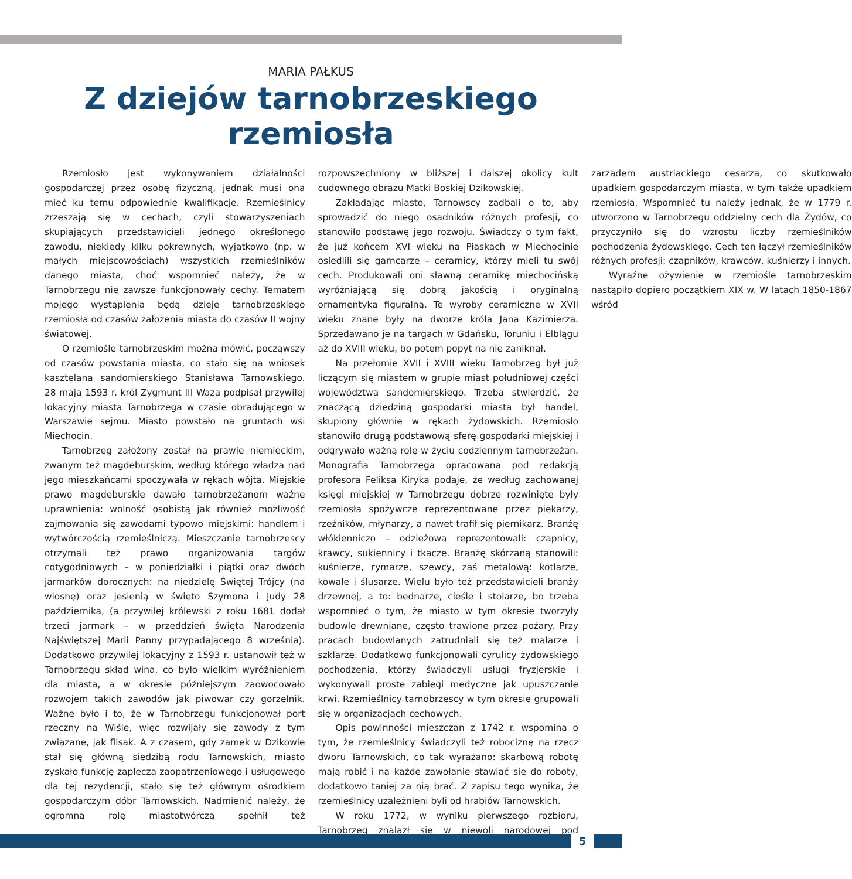MARIA PAŁKUS
Z dziejów tarnobrzeskiego rzemiosła
Rzemiosło jest wykonywaniem działalności gospodarczej przez osobę fizyczną, jednak musi ona mieć ku temu odpowiednie kwalifikacje. Rzemieślnicy zrzeszają się w cechach, czyli stowarzyszeniach skupiających przedstawicieli jednego określonego zawodu, niekiedy kilku pokrewnych, wyjątkowo (np. w małych miejscowościach) wszystkich rzemieślników danego miasta, choć wspomnieć należy, że w Tarnobrzegu nie zawsze funkcjonowały cechy. Tematem mojego wystąpienia będą dzieje tarnobrzeskiego rzemiosła od czasów założenia miasta do czasów II wojny światowej.
O rzemiośle tarnobrzeskim można mówić, począwszy od czasów powstania miasta, co stało się na wniosek kasztelana sandomierskiego Stanisława Tarnowskiego. 28 maja 1593 r. król Zygmunt III Waza podpisał przywilej lokacyjny miasta Tarnobrzega w czasie obradującego w Warszawie sejmu. Miasto powstało na gruntach wsi Miechocin.
Tarnobrzeg założony został na prawie niemieckim, zwanym też magdeburskim, według którego władza nad jego mieszkańcami spoczywała w rękach wójta. Miejskie prawo magdeburskie dawało tarnobrzeżanom ważne uprawnienia: wolność osobistą jak również możliwość zajmowania się zawodami typowo miejskimi: handlem i wytwórczością rzemieślniczą. Mieszczanie tarnobrzescy otrzymali też prawo organizowania targów cotygodniowych – w poniedziałki i piątki oraz dwóch jarmarków dorocznych: na niedzielę Świętej Trójcy (na wiosnę) oraz jesienią w święto Szymona i Judy 28 października, (a przywilej królewski z roku 1681 dodał trzeci jarmark – w przeddzień święta Narodzenia Najświętszej Marii Panny przypadającego 8 września). Dodatkowo przywilej lokacyjny z 1593 r. ustanowił też w Tarnobrzegu skład wina, co było wielkim wyróżnieniem dla miasta, a w okresie późniejszym zaowocowało rozwojem takich zawodów jak piwowar czy gorzelnik. Ważne było i to, że w Tarnobrzegu funkcjonował port rzeczny na Wiśle, więc rozwijały się zawody z tym związane, jak flisak. A z czasem, gdy zamek w Dzikowie stał się główną siedzibą rodu Tarnowskich, miasto zyskało funkcję zaplecza zaopatrzeniowego i usługowego dla tej rezydencji, stało się też głównym ośrodkiem gospodarczym dóbr Tarnowskich. Nadmienić należy, że ogromną rolę miastotwórczą spełnił też rozpowszechniony w bliższej i dalszej okolicy kult cudownego obrazu Matki Boskiej Dzikowskiej.
Zakładając miasto, Tarnowscy zadbali o to, aby sprowadzić do niego osadników różnych profesji, co stanowiło podstawę jego rozwoju. Świadczy o tym fakt, że już końcem XVI wieku na Piaskach w Miechocinie osiedlili się garncarze – ceramicy, którzy mieli tu swój cech. Produkowali oni sławną ceramikę miechocińską wyróżniającą się dobrą jakością i oryginalną ornamentyka figuralną. Te wyroby ceramiczne w XVII wieku znane były na dworze króla Jana Kazimierza. Sprzedawano je na targach w Gdańsku, Toruniu i Elblągu aż do XVIII wieku, bo potem popyt na nie zaniknął.
Na przełomie XVII i XVIII wieku Tarnobrzeg był już liczącym się miastem w grupie miast południowej części województwa sandomierskiego. Trzeba stwierdzić, że znaczącą dziedziną gospodarki miasta był handel, skupiony głównie w rękach żydowskich. Rzemiosło stanowiło drugą podstawową sferę gospodarki miejskiej i odgrywało ważną rolę w życiu codziennym tarnobrzeżan. Monografia Tarnobrzega opracowana pod redakcją profesora Feliksa Kiryka podaje, że według zachowanej księgi miejskiej w Tarnobrzegu dobrze rozwinięte były rzemiosła spożywcze reprezentowane przez piekarzy, rzeźników, młynarzy, a nawet trafił się piernikarz. Branżę włókienniczo – odzieżową reprezentowali: czapnicy, krawcy, sukiennicy i tkacze. Branżę skórzaną stanowili: kuśnierze, rymarze, szewcy, zaś metalową: kotlarze, kowale i ślusarze. Wielu było też przedstawicieli branży drzewnej, a to: bednarze, cieśle i stolarze, bo trzeba wspomnieć o tym, że miasto w tym okresie tworzyły budowle drewniane, często trawione przez pożary. Przy pracach budowlanych zatrudniali się też malarze i szklarze. Dodatkowo funkcjonowali cyrulicy żydowskiego pochodzenia, którzy świadczyli usługi fryzjerskie i wykonywali proste zabiegi medyczne jak upuszczanie krwi. Rzemieślnicy tarnobrzescy w tym okresie grupowali się w organizacjach cechowych.
Opis powinności mieszczan z 1742 r. wspomina o tym, że rzemieślnicy świadczyli też robociznę na rzecz dworu Tarnowskich, co tak wyrażano: skarbową robotę mają robić i na każde zawołanie stawiać się do roboty, dodatkowo taniej za nią brać. Z zapisu tego wynika, że rzemieślnicy uzależnieni byli od hrabiów Tarnowskich.
W roku 1772, w wyniku pierwszego rozbioru, Tarnobrzeg znalazł się w niewoli narodowej pod zarządem austriackiego cesarza, co skutkowało upadkiem gospodarczym miasta, w tym także upadkiem rzemiosła. Wspomnieć tu należy jednak, że w 1779 r. utworzono w Tarnobrzegu oddzielny cech dla Żydów, co przyczyniło się do wzrostu liczby rzemieślników pochodzenia żydowskiego. Cech ten łączył rzemieślników różnych profesji: czapników, krawców, kuśnierzy i innych.
Wyraźne ożywienie w rzemiośle tarnobrzeskim nastąpiło dopiero początkiem XIX w. W latach 1850-1867 wśród
5